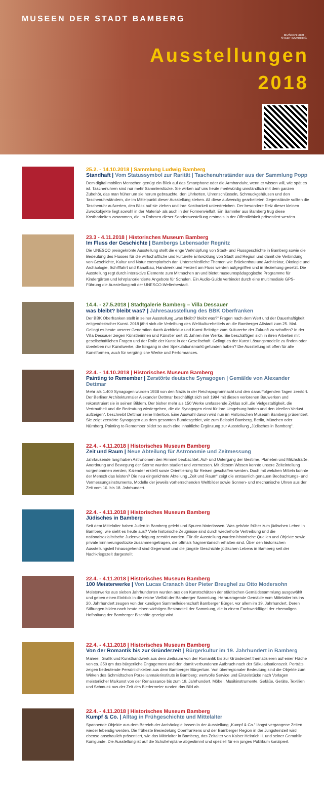MUSEEN DER STADT BAMBERG
MUSEEN DER
STADT BAMBERG
Ausstellungen
2018
25.2. - 14.10.2018 | Sammlung Ludwig Bamberg
Standhaft | Vom Statussymbol zur Rarität | Taschenuhrständer aus der Sammlung Popp
Dem digital mobilen Menschen genügt ein Blick auf das Smartphone oder die Armbanduhr, wenn er wissen will, wie spät es ist. Taschenuhren sind nur mehr Sammlerstücke. Sie wirken auf uns heute merkwürdig umständlich mit dem ganzen Zubehör, das man früher um sie herum gebrauchte, den Uhrketten, Uhrenschlüsseln, Schmuckgehäusen und den Taschenuhrständern, die im Mittelpunkt dieser Ausstellung stehen. All diese aufwendig gearbeiteten Gegenstände sollten die Taschenuhr aufwerten, den Blick auf sie ziehen und ihre Kostbarkeit unterstreichen. Der besondere Reiz dieser kleinen Zweckobjekte liegt sowohl in der Material- als auch in der Formenvielfalt. Ein Sammler aus Bamberg trug diese Kostbarkeiten zusammen, die im Rahmen dieser Sonderausstellung erstmals in der Öffentlichkeit präsentiert werden.
23.3 - 4.11.2018 | Historisches Museum Bamberg
Im Fluss der Geschichte | Bambergs Lebensader Regnitz
Die UNESCO preisgekrönte Ausstellung stellt die enge Verknüpfung von Stadt- und Flussgeschichte in Bamberg sowie die Bedeutung des Flusses für die wirtschaftliche und kulturelle Entwicklung von Stadt und Region und damit die Verbindung von Geschichte, Kultur und Natur exemplarisch dar. Unterschiedliche Themen wie Brückenbau und Architektur, Ökologie und Archäologie, Schifffahrt und Kanalbau, Handwerk und Freizeit am Fluss werden aufgegriffen und in Beziehung gesetzt. Die Ausstellung regt durch interaktive Elemente zum Mitmachen an und bietet museumspädagogische Programme für Kindergärten und lehrplanorientierte Angebote für Schulen. Ein Audio-Guide verbindet durch eine multimediale GPS-Führung die Ausstellung mit der UNESCO-Welterbestadt.
14.4. - 27.5.2018 | Stadtgalerie Bamberg – Villa Dessauer
was bleibt? bleibt was? | Jahresausstellung des BBK Oberfranken
Der BBK Oberfranken stellt in seiner Ausstellung „was bleibt? bleibt was?“ Fragen nach dem Wert und der Dauerhaftigkeit zeitgenössischer Kunst. 2018 jährt sich die Verleihung des Weltkulturebetitels an die Bamberger Altstadt zum 25. Mal. Gelingt es heute unserer Generation durch Architektur und Kunst Beiträge zum Kulturerbe der Zukunft zu schaffen? In der Villa Dessauer zeigen Künstlerinnen und Künstler seit 31 Jahren ihre Werke. Sie beschäftigen sich in ihren Arbeiten mit gesellschaftlichen Fragen und der Rolle der Kunst in der Gesellschaft. Gelingt es der Kunst Lösungsmodelle zu finden oder überleben nur Kunstwerke, die Eingang in den Spekulationsmarkt gefunden haben? Die Ausstellung ist offen für alle Kunstformen, auch für vergängliche Werke und Performances.
22.4. - 14.10.2018 | Historisches Museum Bamberg
Painting to Remember | Zerstörte deutsche Synagogen | Gemälde von Alexander Dettmar
Mehr als 1.400 Synagogen wurden 1938 von den Nazis in der Reichspogromnacht und den darauffolgenden Tagen zerstört. Der Berliner Architekturmaler Alexander Dettmar beschäftigt sich seit 1994 mit diesen verlorenen Bauwerken und rekonstruiert sie in seinen Bildern. Der bisher mehr als 150 Werke umfassende Zyklus soll „die Vielgestaltigkeit, die Vertrautheit und die Bedeutung wiedergeben, die die Synagogen einst für ihre Umgebung hatten und den ideellen Verlust aufzeigen“, beschreibt Dettmar seine Intention. Eine Auswahl davon wird nun im Historischen Museum Bamberg präsentiert. Sie zeigt zerstörte Synagogen aus dem gesamten Bundesgebiet, wie zum Beispiel Bamberg, Berlin, München oder Nürnberg. Painting to Remember bildet so auch eine inhaltliche Ergänzung zur Ausstellung „Jüdisches in Bamberg“.
22.4. - 4.11.2018 | Historisches Museum Bamberg
Zeit und Raum | Neue Abteilung für Astronomie und Zeitmessung
Jahrtausende lang haben Astronomen den Himmel beobachtet. Auf- und Untergang der Gestirne, Planeten und Milchstraße, Anordnung und Bewegung der Sterne wurden studiert und vermessen. Mit diesem Wissen konnte unsere Zeiteinteilung vorgenommen werden, Kalender erstellt sowie Orientierung für Reisen geschaffen werden. Doch mit welchen Mitteln konnte der Mensch das leisten? Die neu eingerichtete Abteilung „Zeit und Raum“ zeigt die erstaunlich genauen Beobachtungs- und Vermessungsinstrumente, Modelle der jeweils vorherrschenden Weltbilder sowie Sonnen- und mechanische Uhren aus der Zeit vom 16. bis 18. Jahrhundert.
22.4. - 4.11.2018 | Historisches Museum Bamberg
Jüdisches in Bamberg
Seit dem Mittelalter haben Juden in Bamberg gelebt und Spuren hinterlassen. Was gehörte früher zum jüdischen Leben in Bamberg, wie sieht es heute aus? Viele historische Zeugnisse sind durch wiederholte Vertreibung und die nationalsozialistische Judenverfolgung zerstört worden. Für die Ausstellung wurden historische Quellen und Objekte sowie private Erinnerungsstücke zusammengetragen, die oftmals fragmentarisch erhalten sind. Über den historischen Ausstellungsteil hinausgehend sind Gegenwart und die jüngste Geschichte jüdischen Lebens in Bamberg seit der Nachkriegszeit dargestellt.
22.4. - 4.11.2018 | Historisches Museum Bamberg
100 Meisterwerke | Von Lucas Cranach über Pieter Breughel zu Otto Modersohn
Meisterwerke aus sieben Jahrhunderten wurden aus den Kunstschätzen der städtischen Gemäldesammlung ausgewählt und geben einen Einblick in die reiche Vielfalt der Bamberger Sammlung. Herausragende Gemälde vom Mittelalter bis ins 20. Jahrhundert zeugen von der kundigen Sammelleidenschaft Bamberger Bürger, vor allem im 19. Jahrhundert. Deren Stiftungen bilden noch heute einen wichtigen Bestandteil der Sammlung, die in einem Fachwerkflügel der ehemaligen Hofhaltung der Bamberger Bischöfe gezeigt wird.
22.4. - 4.11.2018 | Historisches Museum Bamberg
Von der Romantik bis zur Gründerzeit | Bürgerkultur im 19. Jahrhundert in Bamberg
Malerei, Grafik und Kunsthandwerk aus dem Zeitraum von der Romantik bis zur Gründerzeit thematisieren auf einer Fläche von ca. 350 qm das bürgerliche Engagement und den damit verbundenen Aufbruch nach der Säkularisationszeit. Porträts zeigen bedeutende Persönlichkeiten aus dem Bamberger Bürgertum. Von überregionaler Bedeutung sind die Objekte zum Wirken des Schmidtschen Porzellanmalerinstituts in Bamberg: wertvolle Service und Einzelstücke nach Vorlagen meisterlicher Malkunst von der Renaissance bis zum 19. Jahrhundert. Möbel, Musikinstrumente, Gefäße, Geräte, Textilien und Schmuck aus der Zeit des Biedermeier runden das Bild ab.
22.4. - 4.11.2018 | Historisches Museum Bamberg
Kumpf & Co. | Alltag in Frühgeschichte und Mittelalter
Spannende Objekte aus dem Bereich der Archäologie lassen in der Ausstellung „Kumpf & Co.“ längst vergangene Zeiten wieder lebendig werden. Die früheste Besiedelung Oberfrankens und der Bamberger Region in der Jungsteinzeit wird ebenso anschaulich präsentiert, wie das Mittelalter in Bamberg, das Zeitalter von Kaiser Heinrich II. und seiner Gemahlin Kunigunde. Die Ausstellung ist auf die Schullehrpläne abgestimmt und speziell für ein junges Publikum konzipiert.